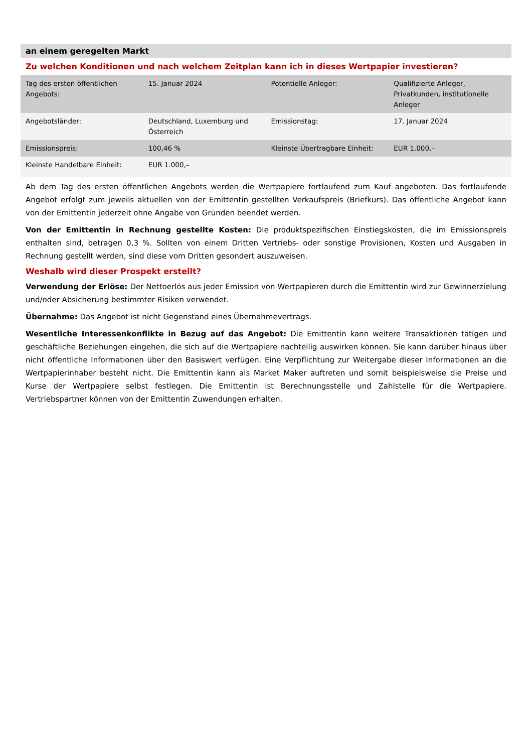an einem geregelten Markt
Zu welchen Konditionen und nach welchem Zeitplan kann ich in dieses Wertpapier investieren?
| Tag des ersten öffentlichen Angebots: | 15. Januar 2024 | Potentielle Anleger: | Qualifizierte Anleger, Privatkunden, institutionelle Anleger |
| Angebotsländer: | Deutschland, Luxemburg und Österreich | Emissionstag: | 17. Januar 2024 |
| Emissionspreis: | 100,46 % | Kleinste Übertragbare Einheit: | EUR 1.000,– |
| Kleinste Handelbare Einheit: | EUR 1.000,– | | |
Ab dem Tag des ersten öffentlichen Angebots werden die Wertpapiere fortlaufend zum Kauf angeboten. Das fortlaufende Angebot erfolgt zum jeweils aktuellen von der Emittentin gestellten Verkaufspreis (Briefkurs). Das öffentliche Angebot kann von der Emittentin jederzeit ohne Angabe von Gründen beendet werden.
Von der Emittentin in Rechnung gestellte Kosten: Die produktspezifischen Einstiegskosten, die im Emissionspreis enthalten sind, betragen 0,3 %. Sollten von einem Dritten Vertriebs- oder sonstige Provisionen, Kosten und Ausgaben in Rechnung gestellt werden, sind diese vom Dritten gesondert auszuweisen.
Weshalb wird dieser Prospekt erstellt?
Verwendung der Erlöse: Der Nettoerlös aus jeder Emission von Wertpapieren durch die Emittentin wird zur Gewinnerzielung und/oder Absicherung bestimmter Risiken verwendet.
Übernahme: Das Angebot ist nicht Gegenstand eines Übernahmevertrags.
Wesentliche Interessenkonflikte in Bezug auf das Angebot: Die Emittentin kann weitere Transaktionen tätigen und geschäftliche Beziehungen eingehen, die sich auf die Wertpapiere nachteilig auswirken können. Sie kann darüber hinaus über nicht öffentliche Informationen über den Basiswert verfügen. Eine Verpflichtung zur Weitergabe dieser Informationen an die Wertpapierinhaber besteht nicht. Die Emittentin kann als Market Maker auftreten und somit beispielsweise die Preise und Kurse der Wertpapiere selbst festlegen. Die Emittentin ist Berechnungsstelle und Zahlstelle für die Wertpapiere. Vertriebspartner können von der Emittentin Zuwendungen erhalten.